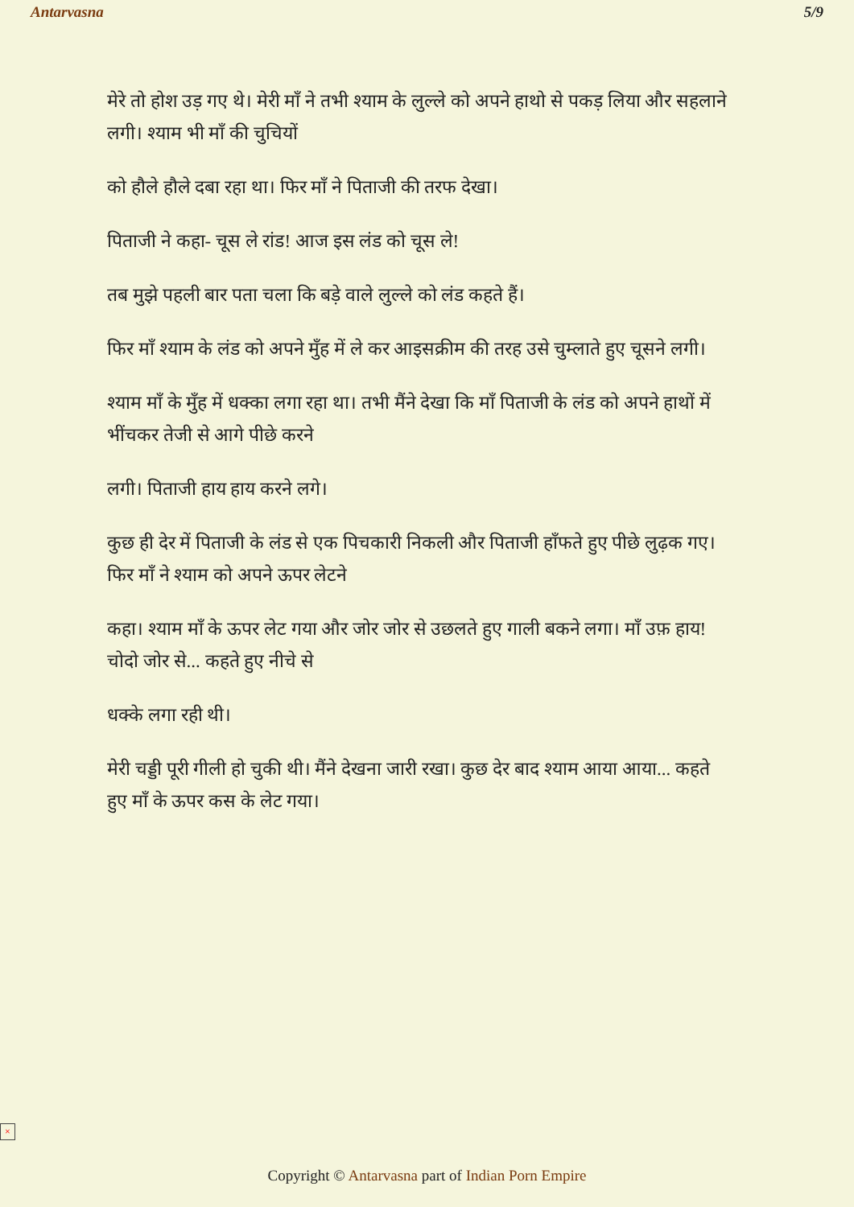Antarvasna 5/9
मेरे तो होश उड़ गए थे। मेरी माँ ने तभी श्याम के लुल्ले को अपने हाथो से पकड़ लिया और सहलाने लगी। श्याम भी माँ की चुचियों
को हौले हौले दबा रहा था। फिर माँ ने पिताजी की तरफ देखा।
पिताजी ने कहा- चूस ले रांड! आज इस लंड को चूस ले!
तब मुझे पहली बार पता चला कि बड़े वाले लुल्ले को लंड कहते हैं।
फिर माँ श्याम के लंड को अपने मुँह में ले कर आइसक्रीम की तरह उसे चुम्लाते हुए चूसने लगी।
श्याम माँ के मुँह में धक्का लगा रहा था। तभी मैंने देखा कि माँ पिताजी के लंड को अपने हाथों में भींचकर तेजी से आगे पीछे करने
लगी। पिताजी हाय हाय करने लगे।
कुछ ही देर में पिताजी के लंड से एक पिचकारी निकली और पिताजी हाँफते हुए पीछे लुढ़क गए। फिर माँ ने श्याम को अपने ऊपर लेटने
कहा। श्याम माँ के ऊपर लेट गया और जोर जोर से उछलते हुए गाली बकने लगा। माँ उफ़ हाय! चोदो जोर से... कहते हुए नीचे से
धक्के लगा रही थी।
मेरी चड्डी पूरी गीली हो चुकी थी। मैंने देखना जारी रखा। कुछ देर बाद श्याम आया आया... कहते हुए माँ के ऊपर कस के लेट गया।
×
Copyright © Antarvasna part of Indian Porn Empire